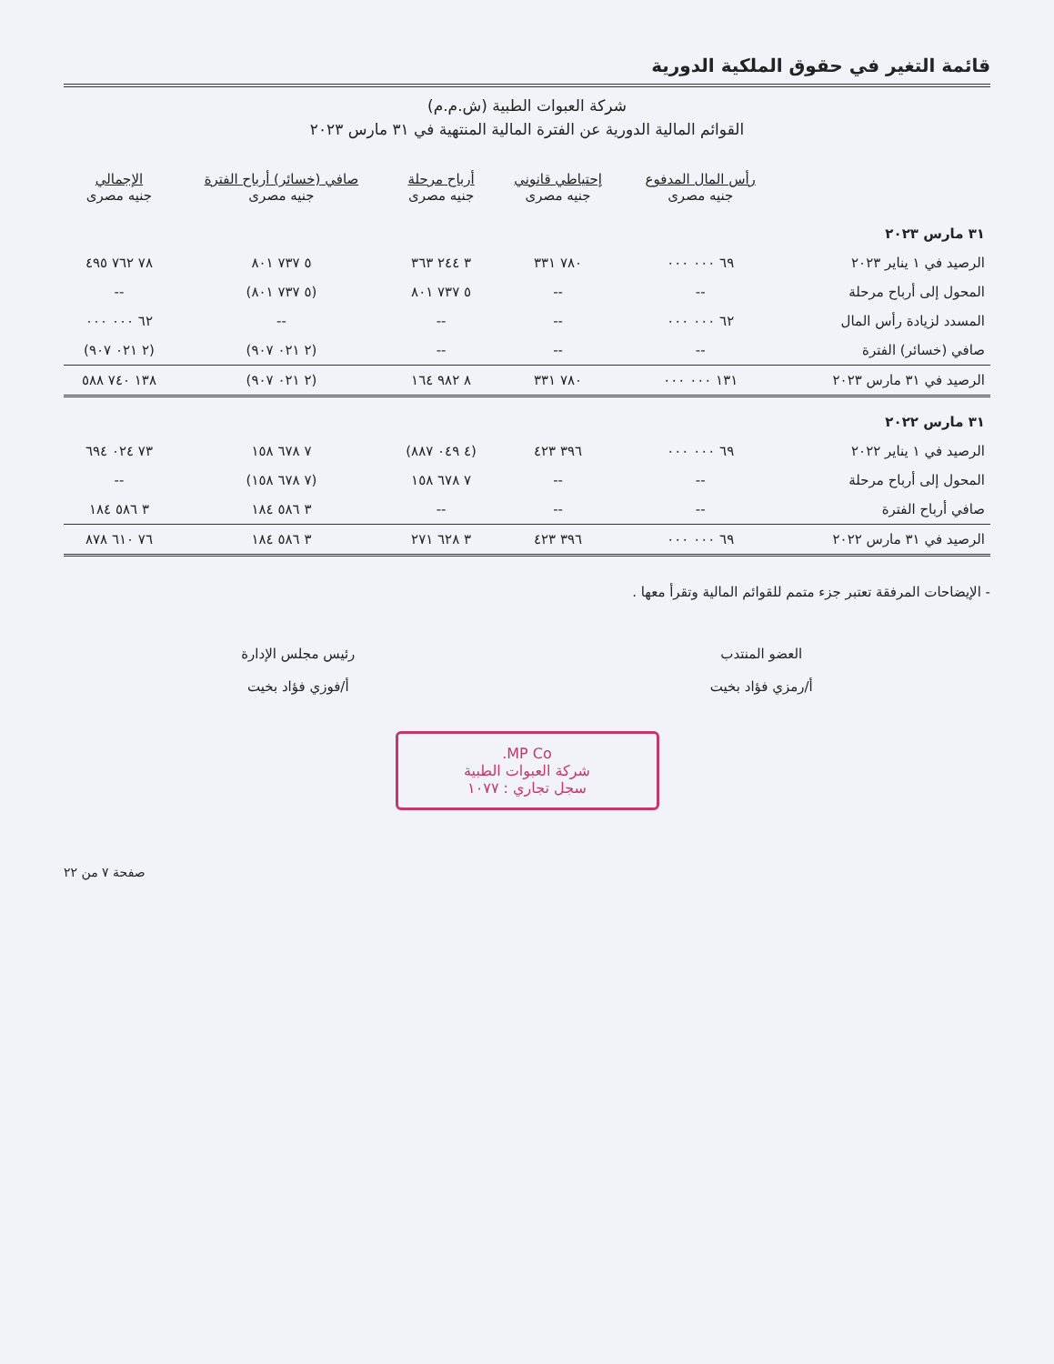قائمة التغير في حقوق الملكية الدورية
شركة العبوات الطبية (ش.م.م)
القوائم المالية الدورية عن الفترة المالية المنتهية في ٣١ مارس ٢٠٢٣
| | رأس المال المدفوع جنيه مصرى | إحتياطي قانوني جنيه مصرى | أرباح مرحلة جنيه مصرى | صافي (خسائر) أرباح الفترة جنيه مصرى | الإجمالي جنيه مصرى |
| --- | --- | --- | --- | --- | --- |
| ٣١ مارس ٢٠٢٣ | | | | | |
| الرصيد في ١ يناير ٢٠٢٣ | ٦٩ ٠٠٠ ٠٠٠ | ٧٨٠ ٣٣١ | ٣ ٢٤٤ ٣٦٣ | ٥ ٧٣٧ ٨٠١ | ٧٨ ٧٦٢ ٤٩٥ |
| المحول إلى أرباح مرحلة | -- | -- | ٥ ٧٣٧ ٨٠١ | (٥ ٧٣٧ ٨٠١) | -- |
| المسدد لزيادة رأس المال | ٦٢ ٠٠٠ ٠٠٠ | -- | -- | -- | ٦٢ ٠٠٠ ٠٠٠ |
| صافي (خسائر) الفترة | -- | -- | -- | (٢ ٠٢١ ٩٠٧) | (٢ ٠٢١ ٩٠٧) |
| الرصيد في ٣١ مارس ٢٠٢٣ | ١٣١ ٠٠٠ ٠٠٠ | ٧٨٠ ٣٣١ | ٨ ٩٨٢ ١٦٤ | (٢ ٠٢١ ٩٠٧) | ١٣٨ ٧٤٠ ٥٨٨ |
| ٣١ مارس ٢٠٢٢ | | | | | |
| الرصيد في ١ يناير ٢٠٢٢ | ٦٩ ٠٠٠ ٠٠٠ | ٣٩٦ ٤٢٣ | (٤ ٠٤٩ ٨٨٧) | ٧ ٦٧٨ ١٥٨ | ٧٣ ٠٢٤ ٦٩٤ |
| المحول إلى أرباح مرحلة | -- | -- | ٧ ٦٧٨ ١٥٨ | (٧ ٦٧٨ ١٥٨) | -- |
| صافي أرباح الفترة | -- | -- | -- | ٣ ٥٨٦ ١٨٤ | ٣ ٥٨٦ ١٨٤ |
| الرصيد في ٣١ مارس ٢٠٢٢ | ٦٩ ٠٠٠ ٠٠٠ | ٣٩٦ ٤٢٣ | ٣ ٦٢٨ ٢٧١ | ٣ ٥٨٦ ١٨٤ | ٧٦ ٦١٠ ٨٧٨ |
- الإيضاحات المرفقة تعتبر جزء متمم للقوائم المالية وتقرأ معها .
العضو المنتدب
أ/رمزي فؤاد بخيت
رئيس مجلس الإدارة
أ/فوزي فؤاد بخيت
MP Co.
شركة العبوات الطبية
سجل تجاري : ١٠٧٧
صفحة ٧ من ٢٢